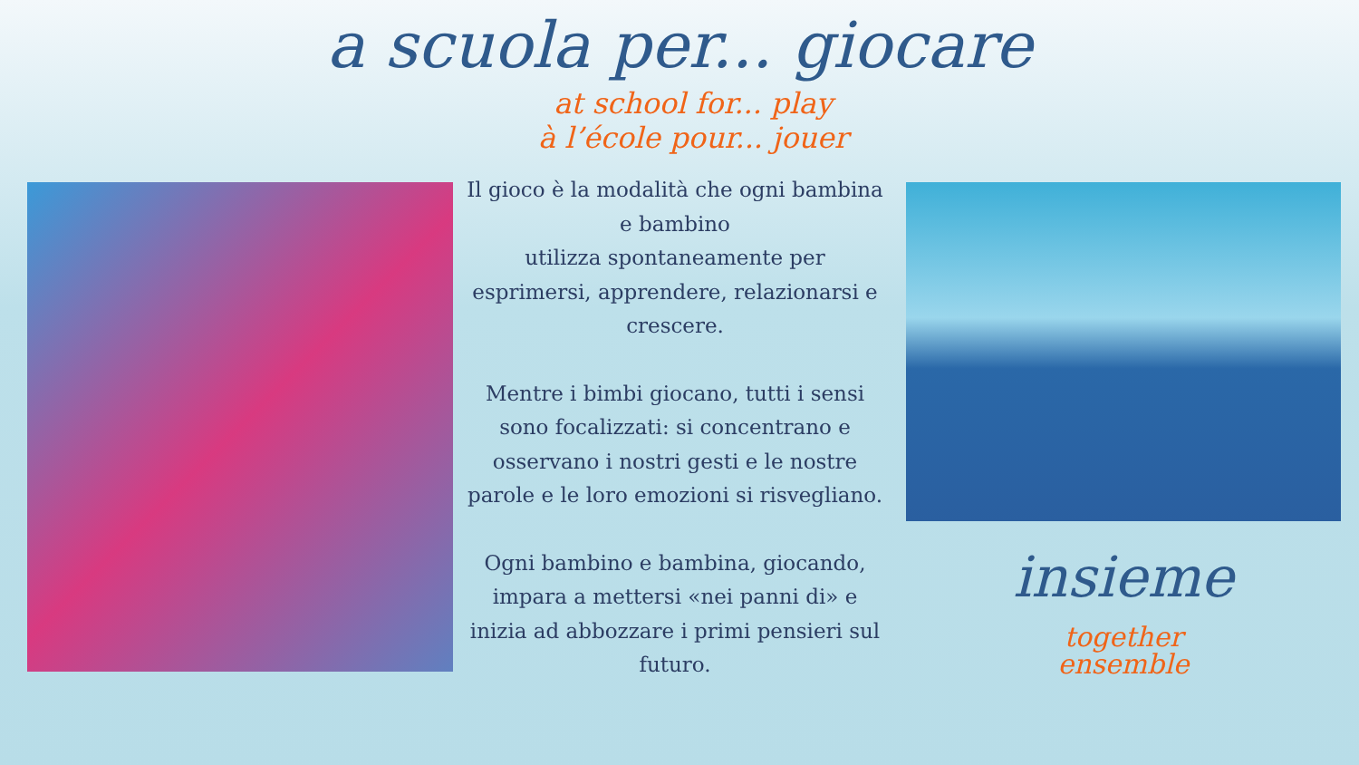a scuola per... giocare
at school for... play
à l’école pour... jouer
Il gioco è la modalità che ogni bambina e bambino
utilizza spontaneamente per esprimersi, apprendere, relazionarsi e crescere.
Mentre i bimbi giocano, tutti i sensi sono focalizzati: si concentrano e osservano i nostri gesti e le nostre parole e le loro emozioni si risvegliano.
Ogni bambino e bambina, giocando, impara a mettersi «nei panni di» e inizia ad abbozzare i primi pensieri sul futuro.
insieme
together
ensemble